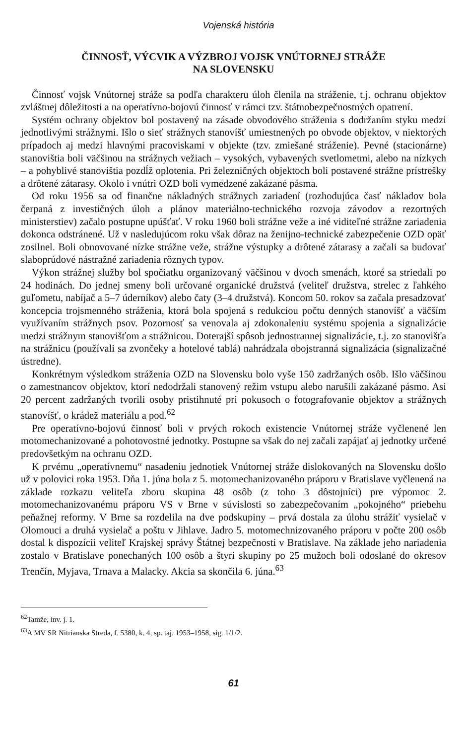Vojenská história
ČINNOSŤ, VÝCVIK A VÝZBROJ VOJSK VNÚTORNEJ STRÁŽE
NA SLOVENSKU
Činnosť vojsk Vnútornej stráže sa podľa charakteru úloh členila na stráženie, t.j. ochranu objektov zvláštnej dôležitosti a na operatívno-bojovú činnosť v rámci tzv. štátnobezpečnostných opatrení.
Systém ochrany objektov bol postavený na zásade obvodového stráženia s dodržaním styku medzi jednotlivými strážnymi. Išlo o sieť strážnych stanovíšť umiestnených po obvode objektov, v niektorých prípadoch aj medzi hlavnými pracoviskami v objekte (tzv. zmiešané stráženie). Pevné (stacionárne) stanovištia boli väčšinou na strážnych vežiach – vysokých, vybavených svetlometmi, alebo na nízkych – a pohyblivé stanovištia pozdĺž oplotenia. Pri železničných objektoch boli postavené strážne prístrešky a drôtené zátarasy. Okolo i vnútri OZD boli vymedzené zakázané pásma.
Od roku 1956 sa od finančne nákladných strážnych zariadení (rozhodujúca časť nákladov bola čerpaná z investičných úloh a plánov materiálno-technického rozvoja závodov a rezortných ministerstiev) začalo postupne upúšťať. V roku 1960 boli strážne veže a iné viditeľné strážne zariadenia dokonca odstránené. Už v nasledujúcom roku však dôraz na ženijno-technické zabezpečenie OZD opäť zosilnel. Boli obnovované nízke strážne veže, strážne výstupky a drôtené zátarasy a začali sa budovať slaboprúdové nástražné zariadenia rôznych typov.
Výkon strážnej služby bol spočiatku organizovaný väčšinou v dvoch smenách, ktoré sa striedali po 24 hodinách. Do jednej smeny boli určované organické družstvá (veliteľ družstva, strelec z ľahkého guľometu, nabíjač a 5–7 úderníkov) alebo čaty (3–4 družstvá). Koncom 50. rokov sa začala presadzovať koncepcia trojsmenného stráženia, ktorá bola spojená s redukciou počtu denných stanovíšť a väčším využívaním strážnych psov. Pozornosť sa venovala aj zdokonaleniu systému spojenia a signalizácie medzi strážnym stanovišťom a strážnicou. Doterajší spôsob jednostrannej signalizácie, t.j. zo stanovišťa na strážnicu (používali sa zvončeky a hotelové tablá) nahrádzala obojstranná signalizácia (signalizačné ústredne).
Konkrétnym výsledkom stráženia OZD na Slovensku bolo vyše 150 zadržaných osôb. Išlo väčšinou o zamestnancov objektov, ktorí nedodržali stanovený režim vstupu alebo narušili zakázané pásmo. Asi 20 percent zadržaných tvorili osoby pristihnuté pri pokusoch o fotografovanie objektov a strážnych stanovíšť, o krádež materiálu a pod.<sup>62</sup>
Pre operatívno-bojovú činnosť boli v prvých rokoch existencie Vnútornej stráže vyčlenené len motomechanizované a pohotovostné jednotky. Postupne sa však do nej začali zapájať aj jednotky určené predovšetkým na ochranu OZD.
K prvému „operatívnemu“ nasadeniu jednotiek Vnútornej stráže dislokovaných na Slovensku došlo už v polovici roka 1953. Dňa 1. júna bola z 5. motomechanizovaného práporu v Bratislave vyčlenená na základe rozkazu veliteľa zboru skupina 48 osôb (z toho 3 dôstojníci) pre výpomoc 2. motomechanizovanému práporu VS v Brne v súvislosti so zabezpečovaním „pokojného“ priebehu peňažnej reformy. V Brne sa rozdelila na dve podskupiny – prvá dostala za úlohu strážiť vysielač v Olomouci a druhá vysielač a poštu v Jihlave. Jadro 5. motomechnizovaného práporu v počte 200 osôb dostal k dispozícii veliteľ Krajskej správy Štátnej bezpečnosti v Bratislave. Na základe jeho nariadenia zostalo v Bratislave ponechaných 100 osôb a štyri skupiny po 25 mužoch boli odoslané do okresov Trenčín, Myjava, Trnava a Malacky. Akcia sa skončila 6. júna.<sup>63</sup>
<sup>62</sup> Tamže, inv. j. 1.
<sup>63</sup> A MV SR Nitrianska Streda, f. 5380, k. 4, sp. taj. 1953–1958, sig. 1/1/2.
61